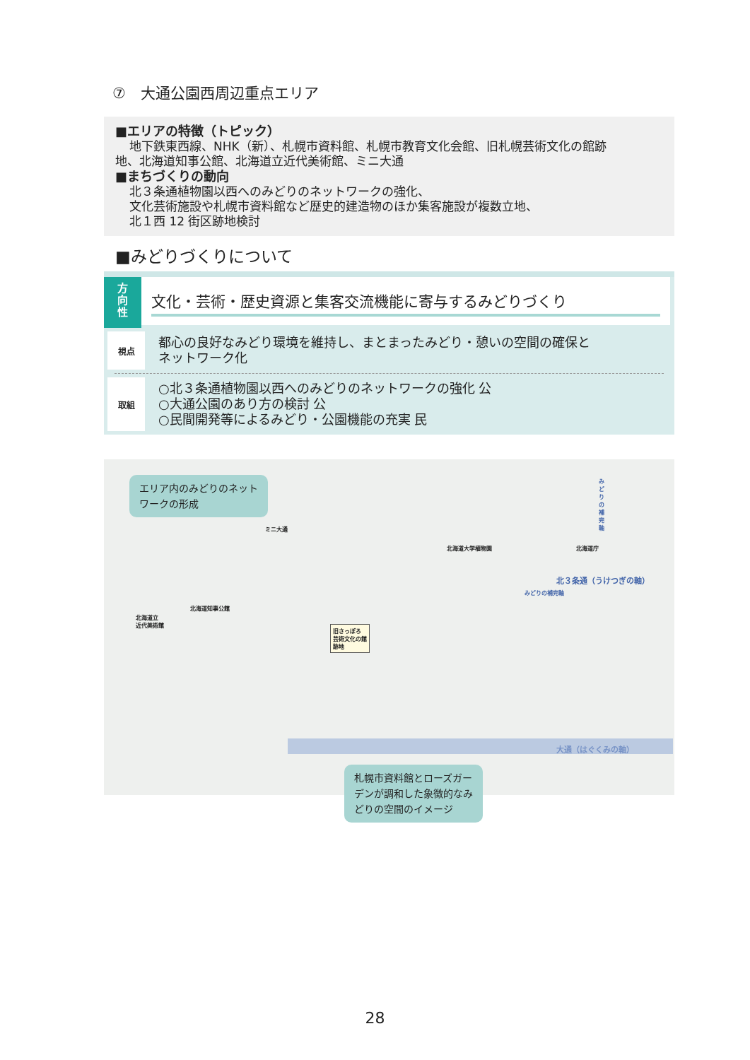⑦　大通公園西周辺重点エリア
■エリアの特徴（トピック）
地下鉄東西線、NHK（新）、札幌市資料館、札幌市教育文化会館、旧札幌芸術文化の館跡
地、北海道知事公館、北海道立近代美術館、ミニ大通
■まちづくりの動向
北３条通植物園以西へのみどりのネットワークの強化、
文化芸術施設や札幌市資料館など歴史的建造物のほか集客施設が複数立地、
北１西 12 街区跡地検討
■みどりづくりについて
方
向
性
文化・芸術・歴史資源と集客交流機能に寄与するみどりづくり
視点
都心の良好なみどり環境を維持し、まとまったみどり・憩いの空間の確保と
ネットワーク化
取組
○北３条通植物園以西へのみどりのネットワークの強化 公
○大通公園のあり方の検討 公
○民間開発等によるみどり・公園機能の充実 民
エリア内のみどりのネット
ワークの形成
ミニ大通
北海道大学植物園 北海道庁
北３条通（うけつぎの軸）
みどりの補完軸
みどりの補完軸
北海道立
近代美術館
北海道知事公館
旧さっぽろ
芸術文化の館
跡地
大通（はぐくみの軸）
札幌市資料館とローズガー
デンが調和した象徴的なみ
どりの空間のイメージ
28